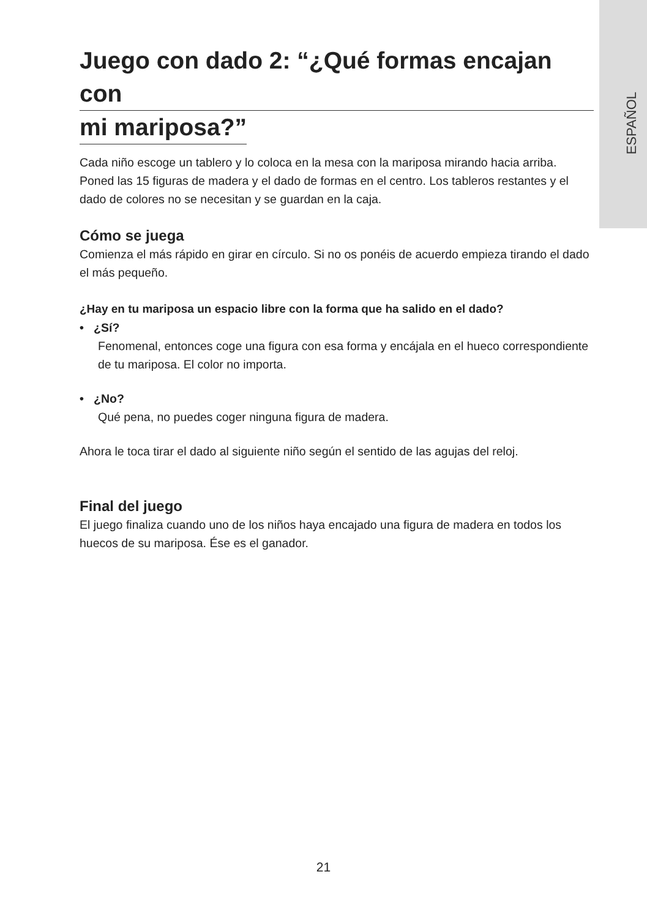ESPAÑOL
Juego con dado 2: “¿Qué formas encajan con
mi mariposa?”
Cada niño escoge un tablero y lo coloca en la mesa con la mariposa mirando hacia arriba. Poned las 15 figuras de madera y el dado de formas en el centro. Los tableros restantes y el dado de colores no se necesitan y se guardan en la caja.
Cómo se juega
Comienza el más rápido en girar en círculo. Si no os ponéis de acuerdo empieza tirando el dado el más pequeño.
¿Hay en tu mariposa un espacio libre con la forma que ha salido en el dado?
• ¿Sí?
Fenomenal, entonces coge una figura con esa forma y encájala en el hueco correspondiente de tu mariposa. El color no importa.
• ¿No?
Qué pena, no puedes coger ninguna figura de madera.
Ahora le toca tirar el dado al siguiente niño según el sentido de las agujas del reloj.
Final del juego
El juego finaliza cuando uno de los niños haya encajado una figura de madera en todos los huecos de su mariposa. Ése es el ganador.
21